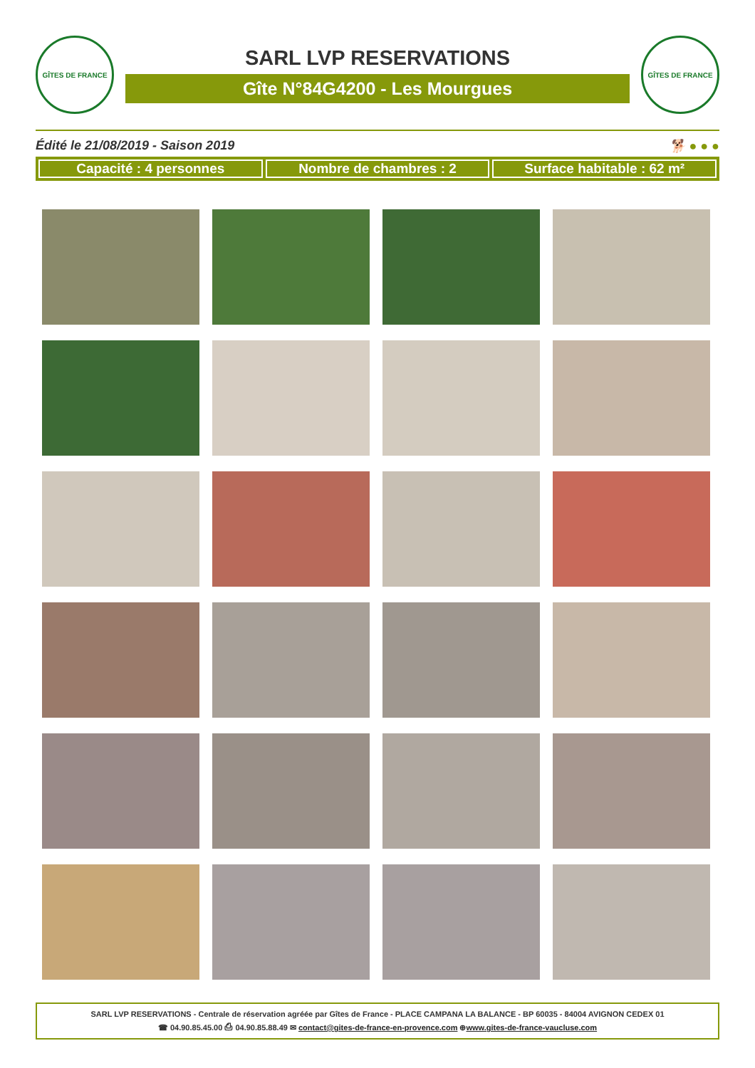GÎTES DE FRANCE
SARL LVP RESERVATIONS
Gîte N°84G4200 - Les Mourgues
GÎTES DE FRANCE
Édité le 21/08/2019 - Saison 2019 🐕 ● ● ●
Capacité : 4 personnes Nombre de chambres : 2 Surface habitable : 62 m²
SARL LVP RESERVATIONS - Centrale de réservation agréée par Gîtes de France - PLACE CAMPANA LA BALANCE - BP 60035 - 84004 AVIGNON CEDEX 01
☎ 04.90.85.45.00 ⎙ 04.90.85.88.49 ✉ contact@gites-de-france-en-provence.com ⊕www.gites-de-france-vaucluse.com